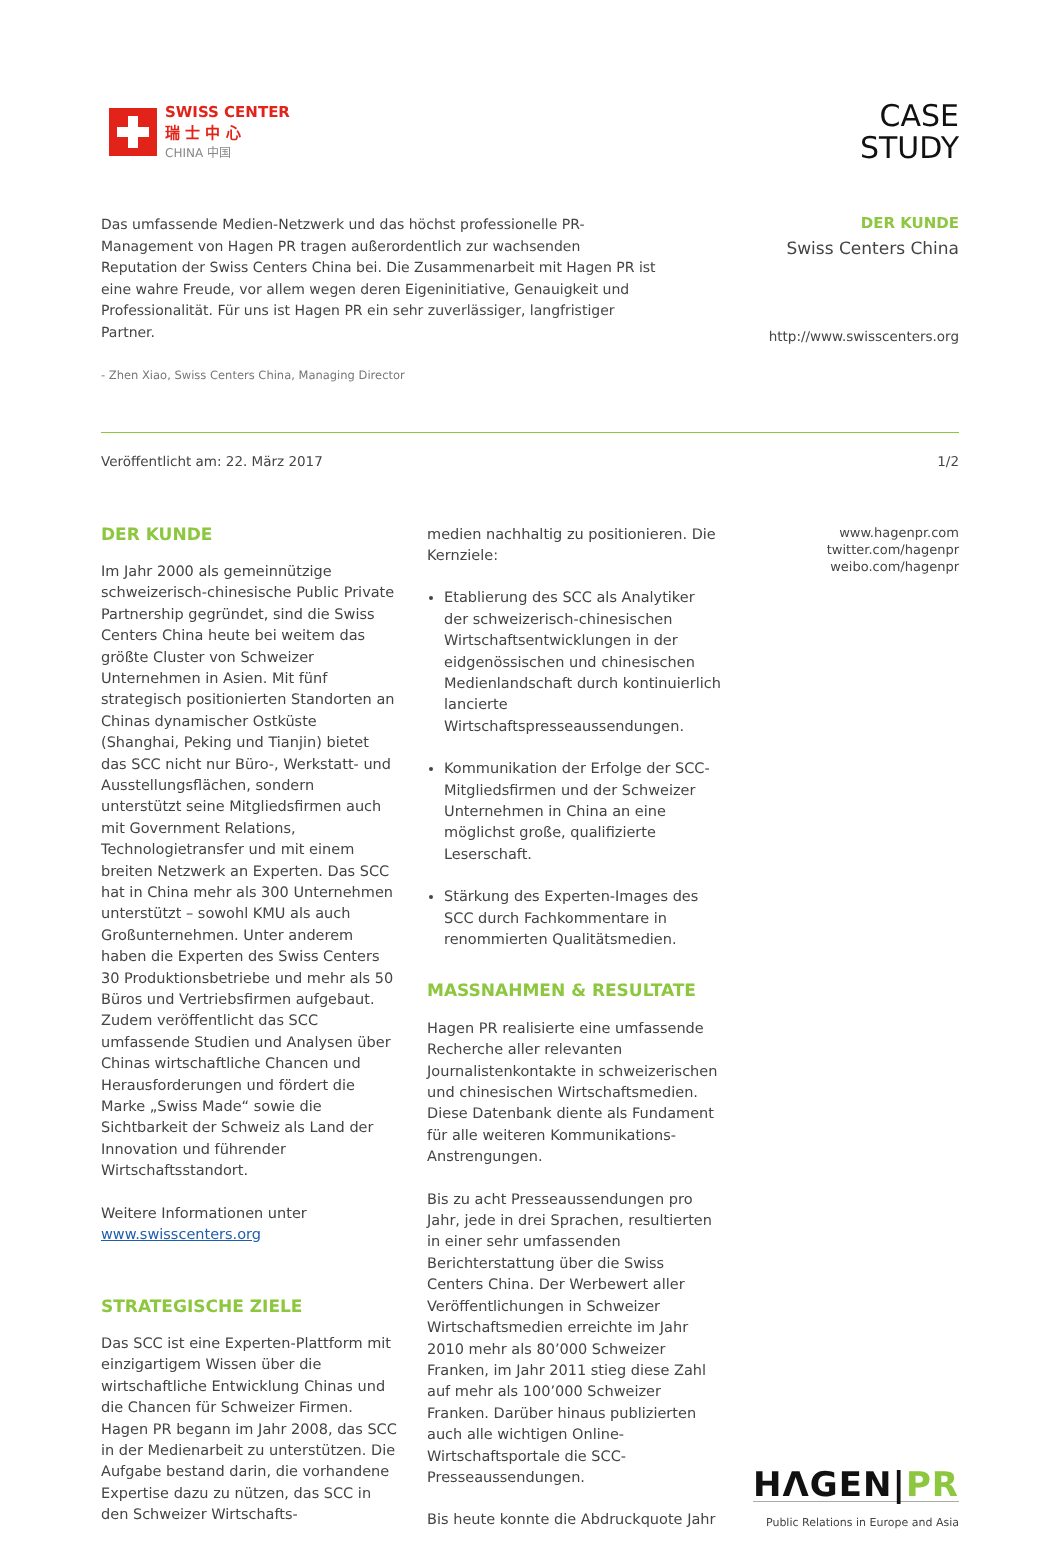SWISS CENTER
瑞 士 中 心
CHINA 中国
CASE
STUDY
Das umfassende Medien-Netzwerk und das höchst professionelle PR-Management von Hagen PR tragen außerordentlich zur wachsenden Reputation der Swiss Centers China bei. Die Zusammenarbeit mit Hagen PR ist eine wahre Freude, vor allem wegen deren Eigeninitiative, Genauigkeit und Professionalität. Für uns ist Hagen PR ein sehr zuverlässiger, langfristiger Partner.
- Zhen Xiao, Swiss Centers China, Managing Director
DER KUNDE
Swiss Centers China
http://www.swisscenters.org
Veröffentlicht am: 22. März 2017 1/2
DER KUNDE
Im Jahr 2000 als gemeinnützige schweizerisch-chinesische Public Private Partnership gegründet, sind die Swiss Centers China heute bei weitem das größte Cluster von Schweizer Unternehmen in Asien. Mit fünf strategisch positionierten Standorten an Chinas dynamischer Ostküste (Shanghai, Peking und Tianjin) bietet das SCC nicht nur Büro-, Werkstatt- und Ausstellungsflächen, sondern unterstützt seine Mitgliedsfirmen auch mit Government Relations, Technologietransfer und mit einem breiten Netzwerk an Experten. Das SCC hat in China mehr als 300 Unternehmen unterstützt – sowohl KMU als auch Großunternehmen. Unter anderem haben die Experten des Swiss Centers 30 Produktionsbetriebe und mehr als 50 Büros und Vertriebsfirmen aufgebaut. Zudem veröffentlicht das SCC umfassende Studien und Analysen über Chinas wirtschaftliche Chancen und Herausforderungen und fördert die Marke „Swiss Made“ sowie die Sichtbarkeit der Schweiz als Land der Innovation und führender Wirtschaftsstandort.
Weitere Informationen unter www.swisscenters.org
STRATEGISCHE ZIELE
Das SCC ist eine Experten-Plattform mit einzigartigem Wissen über die wirtschaftliche Entwicklung Chinas und die Chancen für Schweizer Firmen. Hagen PR begann im Jahr 2008, das SCC in der Medienarbeit zu unterstützen. Die Aufgabe bestand darin, die vorhandene Expertise dazu zu nützen, das SCC in den Schweizer Wirtschafts-
medien nachhaltig zu positionieren. Die Kernziele:
Etablierung des SCC als Analytiker der schweizerisch-chinesischen Wirtschaftsentwicklungen in der eidgenössischen und chinesischen Medienlandschaft durch kontinuierlich lancierte Wirtschaftspresseaussendungen.
Kommunikation der Erfolge der SCC-Mitgliedsfirmen und der Schweizer Unternehmen in China an eine möglichst große, qualifizierte Leserschaft.
Stärkung des Experten-Images des SCC durch Fachkommentare in renommierten Qualitätsmedien.
MASSNAHMEN & RESULTATE
Hagen PR realisierte eine umfassende Recherche aller relevanten Journalistenkontakte in schweizerischen und chinesischen Wirtschaftsmedien. Diese Datenbank diente als Fundament für alle weiteren Kommunikations-Anstrengungen.
Bis zu acht Presseaussendungen pro Jahr, jede in drei Sprachen, resultierten in einer sehr umfassenden Berichterstattung über die Swiss Centers China. Der Werbewert aller Veröffentlichungen in Schweizer Wirtschaftsmedien erreichte im Jahr 2010 mehr als 80’000 Schweizer Franken, im Jahr 2011 stieg diese Zahl auf mehr als 100’000 Schweizer Franken. Darüber hinaus publizierten auch alle wichtigen Online-Wirtschaftsportale die SCC-Presseaussendungen.
Bis heute konnte die Abdruckquote Jahr
www.hagenpr.com
twitter.com/hagenpr
weibo.com/hagenpr
HΛGEN|PR
Public Relations in Europe and Asia